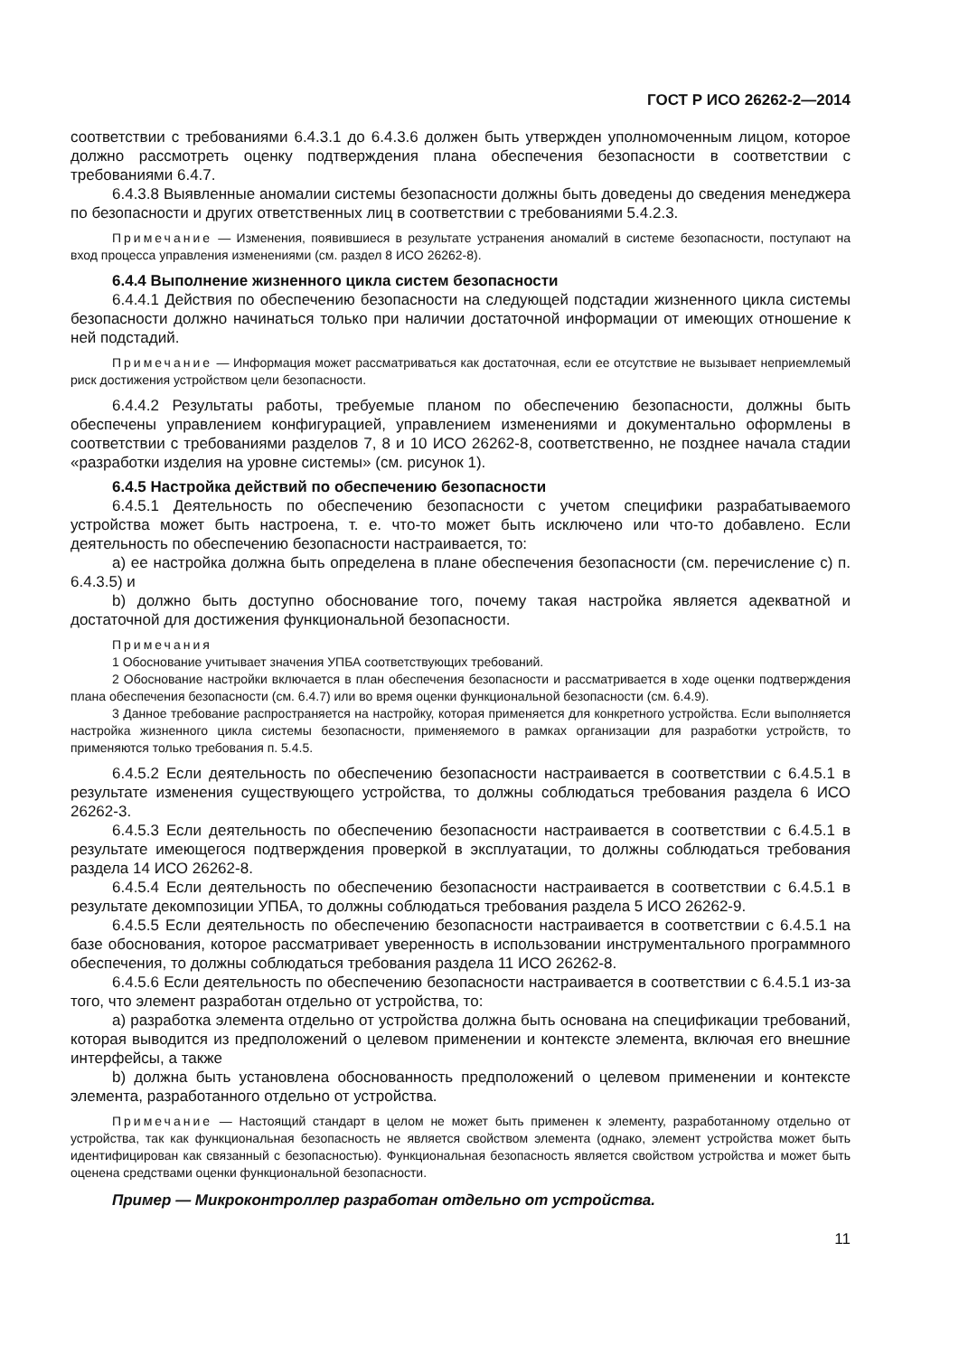ГОСТ Р ИСО 26262-2—2014
соответствии с требованиями 6.4.3.1 до 6.4.3.6 должен быть утвержден уполномоченным лицом, которое должно рассмотреть оценку подтверждения плана обеспечения безопасности в соответствии с требованиями 6.4.7.
6.4.3.8 Выявленные аномалии системы безопасности должны быть доведены до сведения менеджера по безопасности и других ответственных лиц в соответствии с требованиями 5.4.2.3.
Примечание — Изменения, появившиеся в результате устранения аномалий в системе безопасности, поступают на вход процесса управления изменениями (см. раздел 8 ИСО 26262-8).
6.4.4 Выполнение жизненного цикла систем безопасности
6.4.4.1 Действия по обеспечению безопасности на следующей подстадии жизненного цикла системы безопасности должно начинаться только при наличии достаточной информации от имеющих отношение к ней подстадий.
Примечание — Информация может рассматриваться как достаточная, если ее отсутствие не вызывает неприемлемый риск достижения устройством цели безопасности.
6.4.4.2 Результаты работы, требуемые планом по обеспечению безопасности, должны быть обеспечены управлением конфигурацией, управлением изменениями и документально оформлены в соответствии с требованиями разделов 7, 8 и 10 ИСО 26262-8, соответственно, не позднее начала стадии «разработки изделия на уровне системы» (см. рисунок 1).
6.4.5 Настройка действий по обеспечению безопасности
6.4.5.1 Деятельность по обеспечению безопасности с учетом специфики разрабатываемого устройства может быть настроена, т. е. что-то может быть исключено или что-то добавлено. Если деятельность по обеспечению безопасности настраивается, то:
a) ее настройка должна быть определена в плане обеспечения безопасности (см. перечисление с) п. 6.4.3.5) и
b) должно быть доступно обоснование того, почему такая настройка является адекватной и достаточной для достижения функциональной безопасности.
Примечания
1 Обоснование учитывает значения УПБА соответствующих требований.
2 Обоснование настройки включается в план обеспечения безопасности и рассматривается в ходе оценки подтверждения плана обеспечения безопасности (см. 6.4.7) или во время оценки функциональной безопасности (см. 6.4.9).
3 Данное требование распространяется на настройку, которая применяется для конкретного устройства. Если выполняется настройка жизненного цикла системы безопасности, применяемого в рамках организации для разработки устройств, то применяются только требования п. 5.4.5.
6.4.5.2 Если деятельность по обеспечению безопасности настраивается в соответствии с 6.4.5.1 в результате изменения существующего устройства, то должны соблюдаться требования раздела 6 ИСО 26262-3.
6.4.5.3 Если деятельность по обеспечению безопасности настраивается в соответствии с 6.4.5.1 в результате имеющегося подтверждения проверкой в эксплуатации, то должны соблюдаться требования раздела 14 ИСО 26262-8.
6.4.5.4 Если деятельность по обеспечению безопасности настраивается в соответствии с 6.4.5.1 в результате декомпозиции УПБА, то должны соблюдаться требования раздела 5 ИСО 26262-9.
6.4.5.5 Если деятельность по обеспечению безопасности настраивается в соответствии с 6.4.5.1 на базе обоснования, которое рассматривает уверенность в использовании инструментального программного обеспечения, то должны соблюдаться требования раздела 11 ИСО 26262-8.
6.4.5.6 Если деятельность по обеспечению безопасности настраивается в соответствии с 6.4.5.1 из-за того, что элемент разработан отдельно от устройства, то:
a) разработка элемента отдельно от устройства должна быть основана на спецификации требований, которая выводится из предположений о целевом применении и контексте элемента, включая его внешние интерфейсы, а также
b) должна быть установлена обоснованность предположений о целевом применении и контексте элемента, разработанного отдельно от устройства.
Примечание — Настоящий стандарт в целом не может быть применен к элементу, разработанному отдельно от устройства, так как функциональная безопасность не является свойством элемента (однако, элемент устройства может быть идентифицирован как связанный с безопасностью). Функциональная безопасность является свойством устройства и может быть оценена средствами оценки функциональной безопасности.
Пример — Микроконтроллер разработан отдельно от устройства.
11